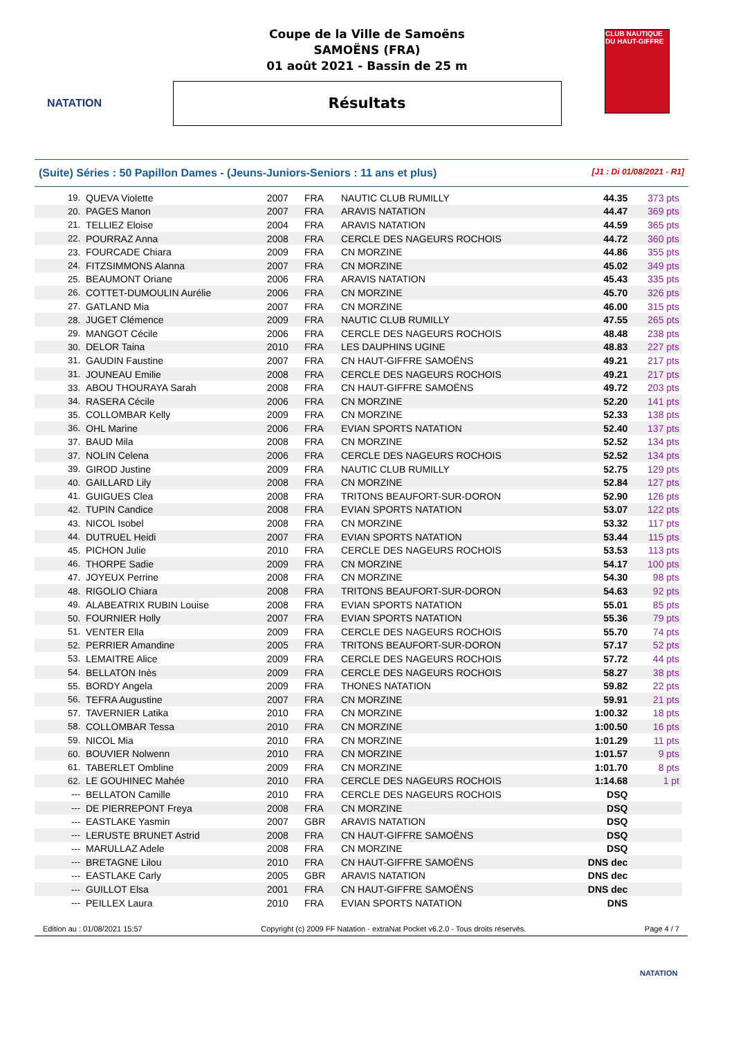NATATION
CLUB NAUTIQUE DU HAUT-GIFFRE
Coupe de la Ville de Samoëns
SAMOËNS (FRA)
01 août 2021 - Bassin de 25 m
Résultats
(Suite) Séries : 50 Papillon Dames - (Jeuns-Juniors-Seniors : 11 ans et plus) [J1 : Di 01/08/2021 - R1]
| 19. | QUEVA Violette | 2007 | FRA | NAUTIC CLUB RUMILLY | 44.35 | 373 pts |
| 20. | PAGES Manon | 2007 | FRA | ARAVIS NATATION | 44.47 | 369 pts |
| 21. | TELLIEZ Eloise | 2004 | FRA | ARAVIS NATATION | 44.59 | 365 pts |
| 22. | POURRAZ Anna | 2008 | FRA | CERCLE DES NAGEURS ROCHOIS | 44.72 | 360 pts |
| 23. | FOURCADE Chiara | 2009 | FRA | CN MORZINE | 44.86 | 355 pts |
| 24. | FITZSIMMONS Alanna | 2007 | FRA | CN MORZINE | 45.02 | 349 pts |
| 25. | BEAUMONT Oriane | 2006 | FRA | ARAVIS NATATION | 45.43 | 335 pts |
| 26. | COTTET-DUMOULIN Aurélie | 2006 | FRA | CN MORZINE | 45.70 | 326 pts |
| 27. | GATLAND Mia | 2007 | FRA | CN MORZINE | 46.00 | 315 pts |
| 28. | JUGET Clémence | 2009 | FRA | NAUTIC CLUB RUMILLY | 47.55 | 265 pts |
| 29. | MANGOT Cécile | 2006 | FRA | CERCLE DES NAGEURS ROCHOIS | 48.48 | 238 pts |
| 30. | DELOR Taina | 2010 | FRA | LES DAUPHINS UGINE | 48.83 | 227 pts |
| 31. | GAUDIN Faustine | 2007 | FRA | CN HAUT-GIFFRE SAMOËNS | 49.21 | 217 pts |
| 31. | JOUNEAU Emilie | 2008 | FRA | CERCLE DES NAGEURS ROCHOIS | 49.21 | 217 pts |
| 33. | ABOU THOURAYA Sarah | 2008 | FRA | CN HAUT-GIFFRE SAMOËNS | 49.72 | 203 pts |
| 34. | RASERA Cécile | 2006 | FRA | CN MORZINE | 52.20 | 141 pts |
| 35. | COLLOMBAR Kelly | 2009 | FRA | CN MORZINE | 52.33 | 138 pts |
| 36. | OHL Marine | 2006 | FRA | EVIAN SPORTS NATATION | 52.40 | 137 pts |
| 37. | BAUD Mila | 2008 | FRA | CN MORZINE | 52.52 | 134 pts |
| 37. | NOLIN Celena | 2006 | FRA | CERCLE DES NAGEURS ROCHOIS | 52.52 | 134 pts |
| 39. | GIROD Justine | 2009 | FRA | NAUTIC CLUB RUMILLY | 52.75 | 129 pts |
| 40. | GAILLARD Lily | 2008 | FRA | CN MORZINE | 52.84 | 127 pts |
| 41. | GUIGUES Clea | 2008 | FRA | TRITONS BEAUFORT-SUR-DORON | 52.90 | 126 pts |
| 42. | TUPIN Candice | 2008 | FRA | EVIAN SPORTS NATATION | 53.07 | 122 pts |
| 43. | NICOL Isobel | 2008 | FRA | CN MORZINE | 53.32 | 117 pts |
| 44. | DUTRUEL Heidi | 2007 | FRA | EVIAN SPORTS NATATION | 53.44 | 115 pts |
| 45. | PICHON Julie | 2010 | FRA | CERCLE DES NAGEURS ROCHOIS | 53.53 | 113 pts |
| 46. | THORPE Sadie | 2009 | FRA | CN MORZINE | 54.17 | 100 pts |
| 47. | JOYEUX Perrine | 2008 | FRA | CN MORZINE | 54.30 | 98 pts |
| 48. | RIGOLIO Chiara | 2008 | FRA | TRITONS BEAUFORT-SUR-DORON | 54.63 | 92 pts |
| 49. | ALABEATRIX RUBIN Louise | 2008 | FRA | EVIAN SPORTS NATATION | 55.01 | 85 pts |
| 50. | FOURNIER Holly | 2007 | FRA | EVIAN SPORTS NATATION | 55.36 | 79 pts |
| 51. | VENTER Ella | 2009 | FRA | CERCLE DES NAGEURS ROCHOIS | 55.70 | 74 pts |
| 52. | PERRIER Amandine | 2005 | FRA | TRITONS BEAUFORT-SUR-DORON | 57.17 | 52 pts |
| 53. | LEMAITRE Alice | 2009 | FRA | CERCLE DES NAGEURS ROCHOIS | 57.72 | 44 pts |
| 54. | BELLATON Inès | 2009 | FRA | CERCLE DES NAGEURS ROCHOIS | 58.27 | 38 pts |
| 55. | BORDY Angela | 2009 | FRA | THONES NATATION | 59.82 | 22 pts |
| 56. | TEFRA Augustine | 2007 | FRA | CN MORZINE | 59.91 | 21 pts |
| 57. | TAVERNIER Latika | 2010 | FRA | CN MORZINE | 1:00.32 | 18 pts |
| 58. | COLLOMBAR Tessa | 2010 | FRA | CN MORZINE | 1:00.50 | 16 pts |
| 59. | NICOL Mia | 2010 | FRA | CN MORZINE | 1:01.29 | 11 pts |
| 60. | BOUVIER Nolwenn | 2010 | FRA | CN MORZINE | 1:01.57 | 9 pts |
| 61. | TABERLET Ombline | 2009 | FRA | CN MORZINE | 1:01.70 | 8 pts |
| 62. | LE GOUHINEC Mahée | 2010 | FRA | CERCLE DES NAGEURS ROCHOIS | 1:14.68 | 1 pt |
| --- | BELLATON Camille | 2010 | FRA | CERCLE DES NAGEURS ROCHOIS | DSQ | |
| --- | DE PIERREPONT Freya | 2008 | FRA | CN MORZINE | DSQ | |
| --- | EASTLAKE Yasmin | 2007 | GBR | ARAVIS NATATION | DSQ | |
| --- | LERUSTE BRUNET Astrid | 2008 | FRA | CN HAUT-GIFFRE SAMOËNS | DSQ | |
| --- | MARULLAZ Adele | 2008 | FRA | CN MORZINE | DSQ | |
| --- | BRETAGNE Lilou | 2010 | FRA | CN HAUT-GIFFRE SAMOËNS | DNS dec | |
| --- | EASTLAKE Carly | 2005 | GBR | ARAVIS NATATION | DNS dec | |
| --- | GUILLOT Elsa | 2001 | FRA | CN HAUT-GIFFRE SAMOËNS | DNS dec | |
| --- | PEILLEX Laura | 2010 | FRA | EVIAN SPORTS NATATION | DNS | |
Edition au : 01/08/2021 15:57 Copyright (c) 2009 FF Natation - extraNat Pocket v6.2.0 - Tous droits réservés. Page 4 / 7
NATATION